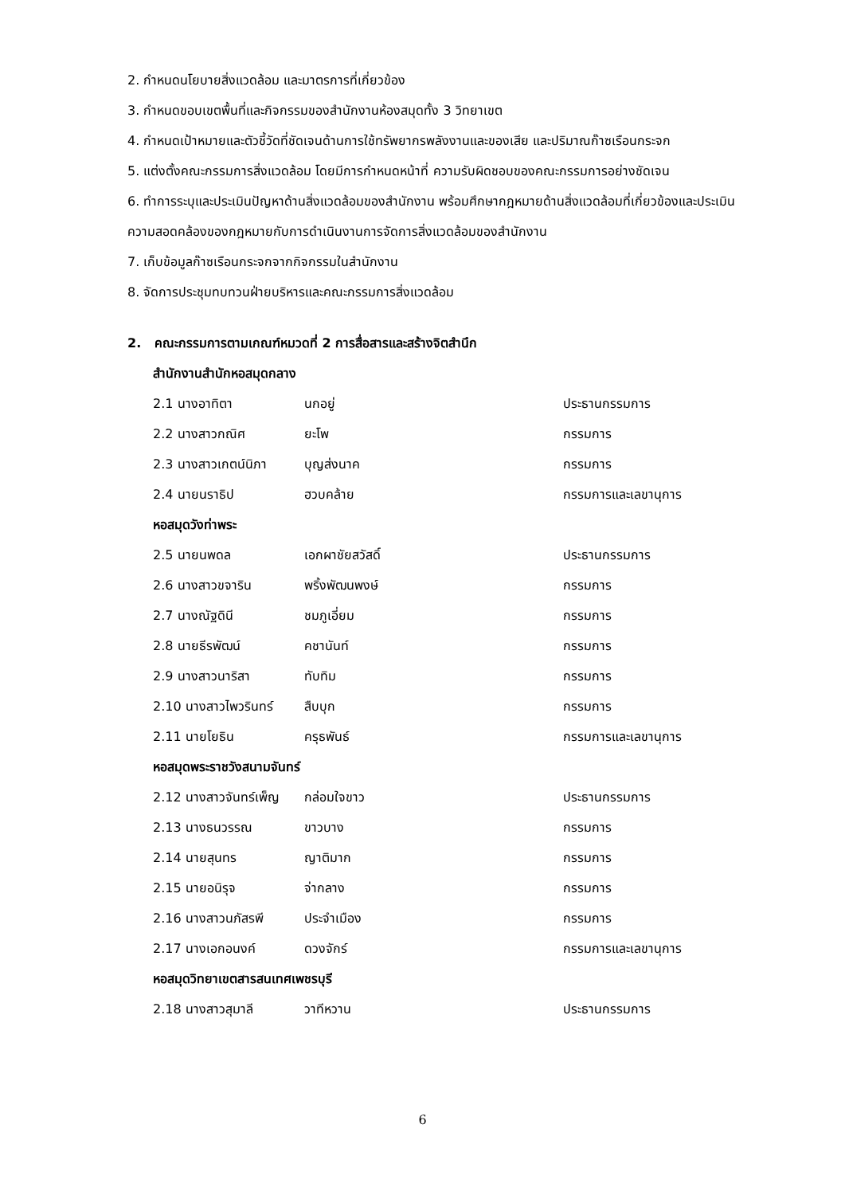2. กำหนดนโยบายสิ่งแวดล้อม และมาตรการที่เกี่ยวข้อง
3. กำหนดขอบเขตพื้นที่และกิจกรรมของสำนักงานห้องสมุดทั้ง 3 วิทยาเขต
4. กำหนดเป้าหมายและตัวชี้วัดที่ชัดเจนด้านการใช้ทรัพยากรพลังงานและของเสีย และปริมาณก๊าซเรือนกระจก
5. แต่งตั้งคณะกรรมการสิ่งแวดล้อม โดยมีการกำหนดหน้าที่ ความรับผิดชอบของคณะกรรมการอย่างชัดเจน
6. ทำการระบุและประเมินปัญหาด้านสิ่งแวดล้อมของสำนักงาน พร้อมศึกษากฎหมายด้านสิ่งแวดล้อมที่เกี่ยวข้องและประเมินความสอดคล้องของกฎหมายกับการดำเนินงานการจัดการสิ่งแวดล้อมของสำนักงาน
7. เก็บข้อมูลก๊าซเรือนกระจกจากกิจกรรมในสำนักงาน
8. จัดการประชุมทบทวนฝ่ายบริหารและคณะกรรมการสิ่งแวดล้อม
2. คณะกรรมการตามเกณฑ์หมวดที่ 2 การสื่อสารและสร้างจิตสำนึก
สำนักงานสำนักหอสมุดกลาง
| 2.1 นางอาทิตา | นกอยู่ | ประธานกรรมการ |
| 2.2 นางสาวกณิศ | ยะโพ | กรรมการ |
| 2.3 นางสาวเกตน์นิภา | บุญส่งนาค | กรรมการ |
| 2.4 นายนราธิป | ฮวบคล้าย | กรรมการและเลขานุการ |
หอสมุดวังท่าพระ
| 2.5 นายนพดล | เอกผาชัยสวัสดิ์ | ประธานกรรมการ |
| 2.6 นางสาวขจาริน | พริ้งพัฒนพงษ์ | กรรมการ |
| 2.7 นางณัฐดินี | ชมภูเอี่ยม | กรรมการ |
| 2.8 นายธีรพัฒน์ | คชานันท์ | กรรมการ |
| 2.9 นางสาวนาริสา | ทับทิม | กรรมการ |
| 2.10 นางสาวไพวรินทร์ | สืบบุก | กรรมการ |
| 2.11 นายโยธิน | ครุธพันธ์ | กรรมการและเลขานุการ |
หอสมุดพระราชวังสนามจันทร์
| 2.12 นางสาวจันทร์เพ็ญ | กล่อมใจขาว | ประธานกรรมการ |
| 2.13 นางธนวรรณ | ขาวบาง | กรรมการ |
| 2.14 นายสุนทร | ญาติมาก | กรรมการ |
| 2.15 นายอนิรุจ | จ่ากลาง | กรรมการ |
| 2.16 นางสาวนภัสรพี | ประจำเมือง | กรรมการ |
| 2.17 นางเอกอนงค์ | ดวงจักร์ | กรรมการและเลขานุการ |
หอสมุดวิทยาเขตสารสนเทศเพชรบุรี
| 2.18 นางสาวสุมาลี | วาทีหวาน | ประธานกรรมการ |
6